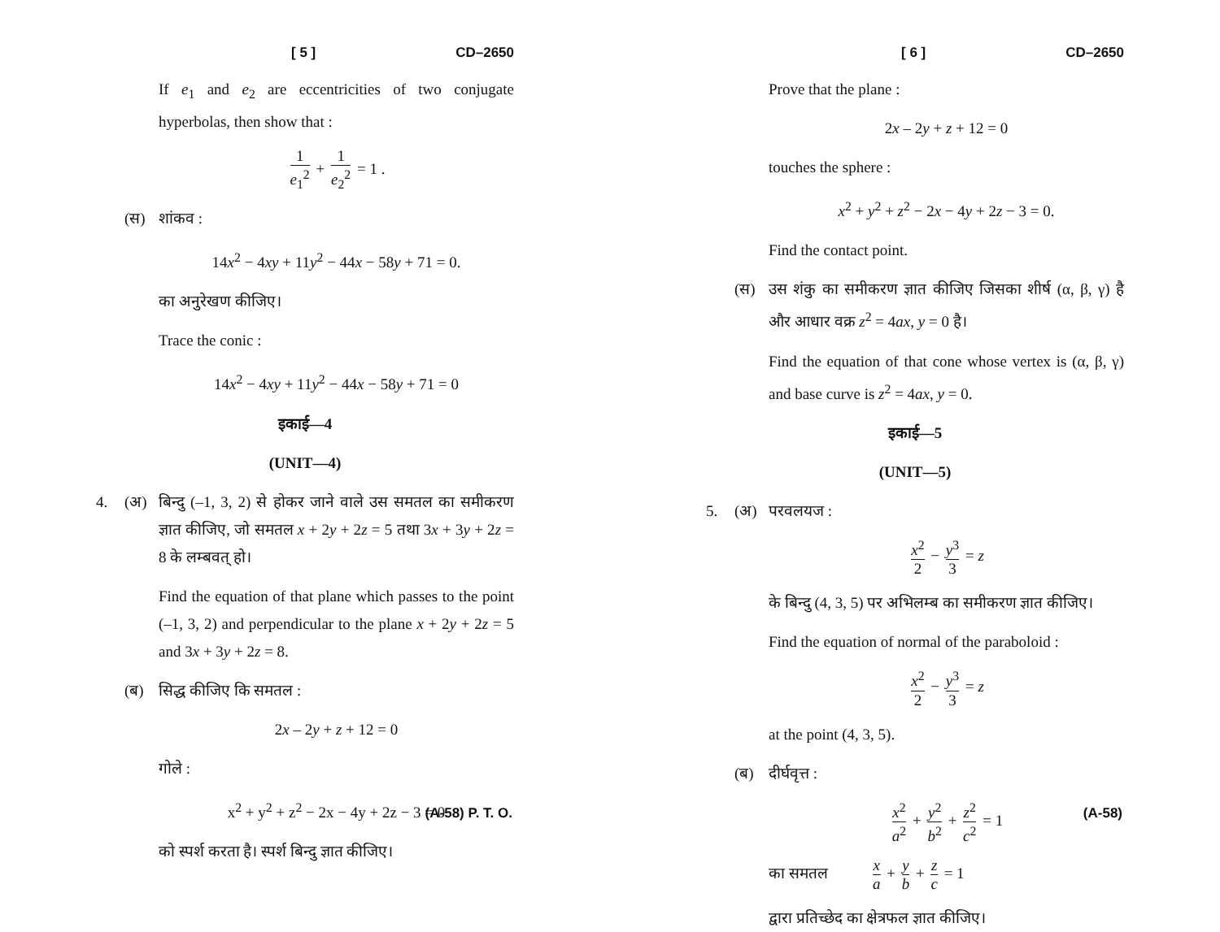[ 5 ] CD–2650
If e<sub>1</sub> and e<sub>2</sub> are eccentricities of two conjugate hyperbolas, then show that :
1 e<sub>1</sub><sup>2</sup> + 1 e<sub>2</sub><sup>2</sup> = 1 .
(स) शांकव :
14x<sup>2</sup> − 4xy + 11y<sup>2</sup> − 44x − 58y + 71 = 0.
का अनुरेखण कीजिए।
Trace the conic :
14x<sup>2</sup> − 4xy + 11y<sup>2</sup> − 44x − 58y + 71 = 0
इकाई—4
(UNIT—4)
4. (अ) बिन्दु (–1, 3, 2) से होकर जाने वाले उस समतल का समीकरण ज्ञात कीजिए, जो समतल x + 2y + 2z = 5 तथा 3x + 3y + 2z = 8 के लम्बवत् हो।
Find the equation of that plane which passes to the point (–1, 3, 2) and perpendicular to the plane x + 2y + 2z = 5 and 3x + 3y + 2z = 8.
(ब) सिद्ध कीजिए कि समतल :
2x – 2y + z + 12 = 0
गोले :
x<sup>2</sup> + y<sup>2</sup> + z<sup>2</sup> − 2x − 4y + 2z − 3 = 0
को स्पर्श करता है। स्पर्श बिन्दु ज्ञात कीजिए।
(A-58) P. T. O.
[ 6 ] CD–2650
Prove that the plane :
2x – 2y + z + 12 = 0
touches the sphere :
x<sup>2</sup> + y<sup>2</sup> + z<sup>2</sup> − 2x − 4y + 2z − 3 = 0.
Find the contact point.
(स) उस शंकु का समीकरण ज्ञात कीजिए जिसका शीर्ष (α, β, γ) है और आधार वक्र z<sup>2</sup> = 4ax, y = 0 है।
Find the equation of that cone whose vertex is (α, β, γ) and base curve is z<sup>2</sup> = 4ax, y = 0.
इकाई—5
(UNIT—5)
5. (अ) परवलयज :
x<sup>2</sup> 2 − y<sup>3</sup> 3 = z
के बिन्दु (4, 3, 5) पर अभिलम्ब का समीकरण ज्ञात कीजिए।
Find the equation of normal of the paraboloid :
x<sup>2</sup> 2 − y<sup>3</sup> 3 = z
at the point (4, 3, 5).
(ब) दीर्घवृत्त :
x<sup>2</sup> a<sup>2</sup> + y<sup>2</sup> b<sup>2</sup> + z<sup>2</sup> c<sup>2</sup> = 1
का समतल x a + y b + z c = 1
द्वारा प्रतिच्छेद का क्षेत्रफल ज्ञात कीजिए।
(A-58)